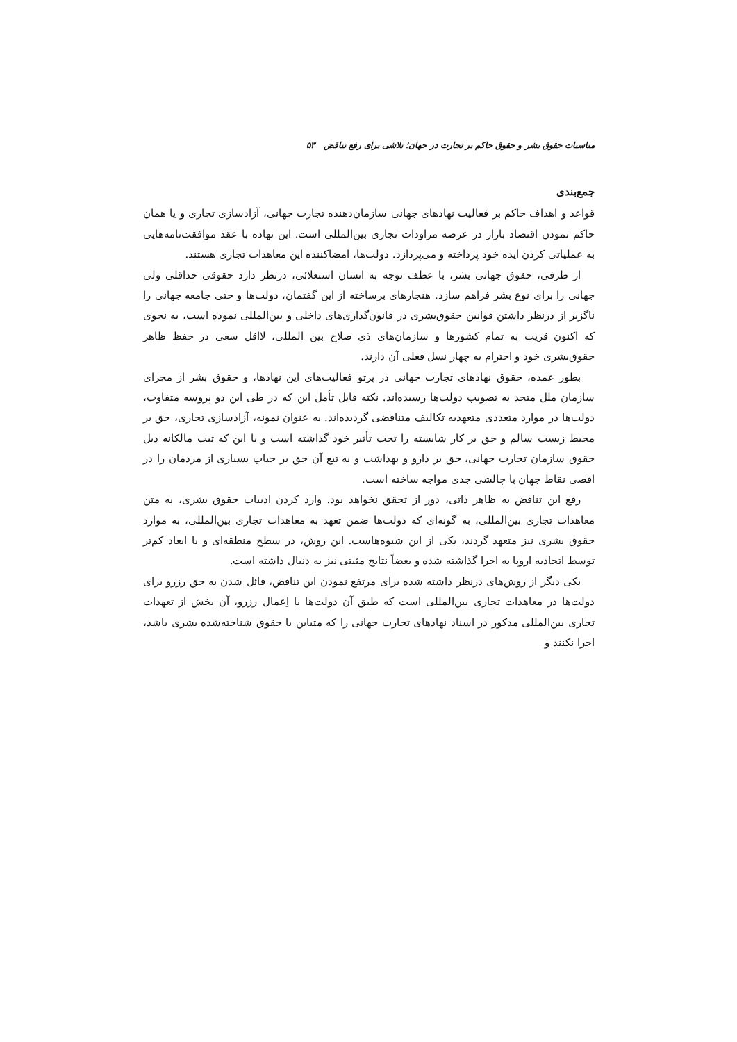مناسبات حقوق بشر و حقوق حاکم بر تجارت در جهان؛ تلاشی برای رفع تناقض ۵۳
جمع‌بندی
قواعد و اهداف حاکم بر فعالیت نهادهای جهانی سازمان‌دهنده تجارت جهانی، آزادسازی تجاری و یا همان حاکم نمودن اقتصاد بازار در عرصه مراودات تجاری بین‌المللی است. این نهاده با عقد موافقت‌نامه‌هایی به عملیاتی کردن ایده خود پرداخته و می‌پردازد. دولت‌ها، امضاکننده این معاهدات تجاری هستند.
از طرفی، حقوق جهانی بشر، با عطف توجه به انسان استعلائی، درنظر دارد حقوقی حداقلی ولی جهانی را برای نوع بشر فراهم سازد. هنجارهای برساخته از این گفتمان، دولت‌ها و حتی جامعه جهانی را ناگزیر از درنظر داشتن قوانین حقوق‌بشری در قانون‌گذاری‌های داخلی و بین‌المللی نموده است، به نحوی که اکنون قریب به تمام کشورها و سازمان‌های ذی صلاح بین المللی، لااقل سعی در حفظ ظاهر حقوق‌بشری خود و احترام به چهار نسل فعلی آن دارند.
بطور عمده، حقوق نهادهای تجارت جهانی در پرتو فعالیت‌های این نهادها، و حقوق بشر از مجرای سازمان ملل متحد به تصویب دولت‌ها رسیده‌اند. نکته قابل تأمل این که در طی این دو پروسه متفاوت، دولت‌ها در موارد متعددی متعهدبه تکالیف متناقضی گردیده‌اند. به عنوان نمونه، آزادسازی تجاری، حق بر محیط زیست سالم و حق بر کار شایسته را تحت تأثیر خود گذاشته است و یا این که ثبت مالکانه ذیل حقوق سازمان تجارت جهانی، حق بر دارو و بهداشت و به تبع آن حق بر حیاتِ بسیاری از مردمان را در اقصی نقاط جهان با چالشی جدی مواجه ساخته است.
رفع این تناقض به ظاهر ذاتی، دور از تحقق نخواهد بود. وارد کردن ادبیات حقوق بشری، به متن معاهدات تجاری بین‌المللی، به گونه‌ای که دولت‌ها ضمن تعهد به معاهدات تجاری بین‌المللی، به موارد حقوق بشری نیز متعهد گردند، یکی از این شیوه‌هاست. این روش، در سطح منطقه‌ای و با ابعاد کم‌تر توسط اتحادیه اروپا به اجرا گذاشته شده و بعضاً نتایج مثبتی نیز به دنبال داشته است.
یکی دیگر از روش‌های درنظر داشته شده برای مرتفع نمودن این تناقض، قائل شدن به حق رزرو برای دولت‌ها در معاهدات تجاری بین‌المللی است که طبق آن دولت‌ها با اِعمال رزرو، آن بخش از تعهدات تجاری بین‌المللی مذکور در اسناد نهادهای تجارت جهانی را که متباین با حقوق شناخته‌شده بشری باشد، اجرا نکنند و